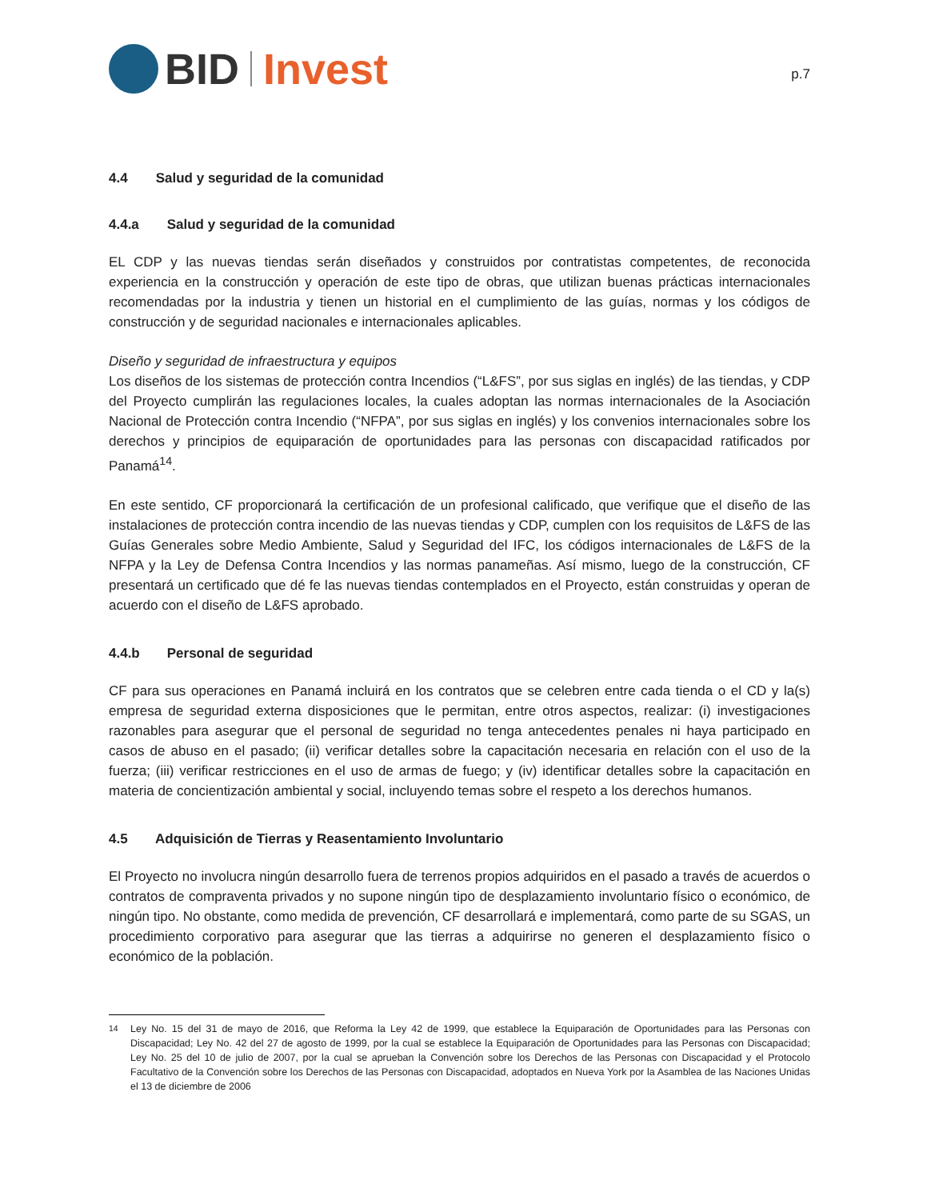BID Invest
p.7
4.4 Salud y seguridad de la comunidad
4.4.a Salud y seguridad de la comunidad
EL CDP y las nuevas tiendas serán diseñados y construidos por contratistas competentes, de reconocida experiencia en la construcción y operación de este tipo de obras, que utilizan buenas prácticas internacionales recomendadas por la industria y tienen un historial en el cumplimiento de las guías, normas y los códigos de construcción y de seguridad nacionales e internacionales aplicables.
Diseño y seguridad de infraestructura y equipos
Los diseños de los sistemas de protección contra Incendios (“L&FS”, por sus siglas en inglés) de las tiendas, y CDP del Proyecto cumplirán las regulaciones locales, la cuales adoptan las normas internacionales de la Asociación Nacional de Protección contra Incendio (“NFPA”, por sus siglas en inglés) y los convenios internacionales sobre los derechos y principios de equiparación de oportunidades para las personas con discapacidad ratificados por Panamá<sup>14</sup>.
En este sentido, CF proporcionará la certificación de un profesional calificado, que verifique que el diseño de las instalaciones de protección contra incendio de las nuevas tiendas y CDP, cumplen con los requisitos de L&FS de las Guías Generales sobre Medio Ambiente, Salud y Seguridad del IFC, los códigos internacionales de L&FS de la NFPA y la Ley de Defensa Contra Incendios y las normas panameñas. Así mismo, luego de la construcción, CF presentará un certificado que dé fe las nuevas tiendas contemplados en el Proyecto, están construidas y operan de acuerdo con el diseño de L&FS aprobado.
4.4.b Personal de seguridad
CF para sus operaciones en Panamá incluirá en los contratos que se celebren entre cada tienda o el CD y la(s) empresa de seguridad externa disposiciones que le permitan, entre otros aspectos, realizar: (i) investigaciones razonables para asegurar que el personal de seguridad no tenga antecedentes penales ni haya participado en casos de abuso en el pasado; (ii) verificar detalles sobre la capacitación necesaria en relación con el uso de la fuerza; (iii) verificar restricciones en el uso de armas de fuego; y (iv) identificar detalles sobre la capacitación en materia de concientización ambiental y social, incluyendo temas sobre el respeto a los derechos humanos.
4.5 Adquisición de Tierras y Reasentamiento Involuntario
El Proyecto no involucra ningún desarrollo fuera de terrenos propios adquiridos en el pasado a través de acuerdos o contratos de compraventa privados y no supone ningún tipo de desplazamiento involuntario físico o económico, de ningún tipo. No obstante, como medida de prevención, CF desarrollará e implementará, como parte de su SGAS, un procedimiento corporativo para asegurar que las tierras a adquirirse no generen el desplazamiento físico o económico de la población.
<sup>14</sup> Ley No. 15 del 31 de mayo de 2016, que Reforma la Ley 42 de 1999, que establece la Equiparación de Oportunidades para las Personas con Discapacidad; Ley No. 42 del 27 de agosto de 1999, por la cual se establece la Equiparación de Oportunidades para las Personas con Discapacidad; Ley No. 25 del 10 de julio de 2007, por la cual se aprueban la Convención sobre los Derechos de las Personas con Discapacidad y el Protocolo Facultativo de la Convención sobre los Derechos de las Personas con Discapacidad, adoptados en Nueva York por la Asamblea de las Naciones Unidas el 13 de diciembre de 2006